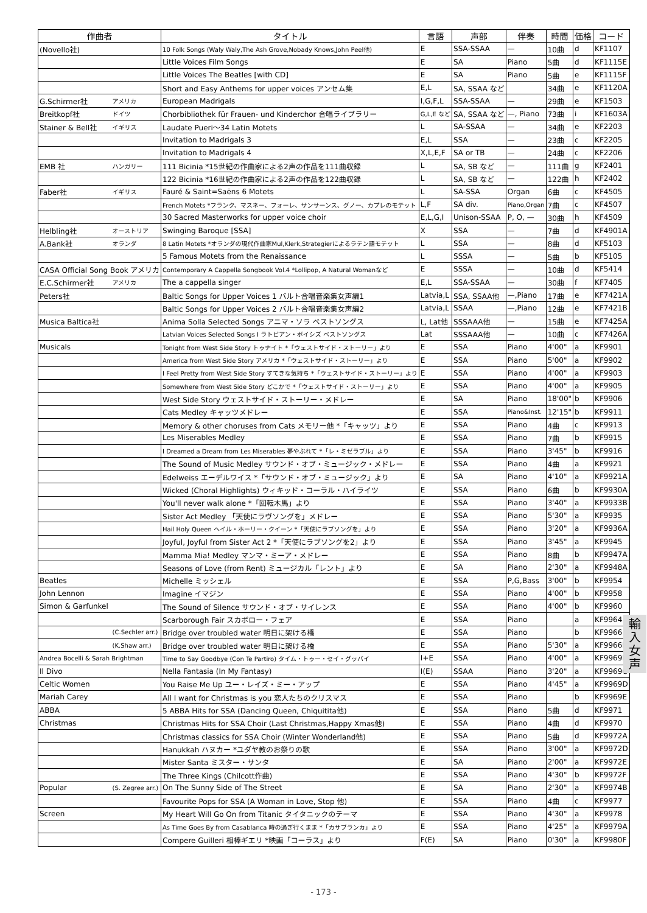| 作曲者 | | タイトル | 言語 | 声部 | 伴奏 | 時間 | 価格 | コード |
| --- | --- | --- | --- | --- | --- | --- | --- | --- |
| (Novello社) | | 10 Folk Songs (Waly Waly,The Ash Grove,Nobady Knows,John Peel他) | E | SSA-SSAA | — | 10曲 | d | KF1107 |
| | | Little Voices Film Songs | E | SA | Piano | 5曲 | d | KF1115E |
| | | Little Voices The Beatles [with CD] | E | SA | Piano | 5曲 | e | KF1115F |
| | | Short and Easy Anthems for upper voices アンセム集 | E,L | SA, SSAA など | | 34曲 | e | KF1120A |
| G.Schirmer社 | アメリカ | European Madrigals | I,G,F,L | SSA-SSAA | — | 29曲 | e | KF1503 |
| Breitkopf社 | ドイツ | Chorbibliothek für Frauen- und Kinderchor 合唱ライブラリー | G,L,E など | SA, SSAA など | —, Piano | 73曲 | i | KF1603A |
| Stainer & Bell社 | イギリス | Laudate Pueri〜34 Latin Motets | L | SA-SSAA | — | 34曲 | e | KF2203 |
| | | Invitation to Madrigals 3 | E,L | SSA | — | 23曲 | c | KF2205 |
| | | Invitation to Madrigals 4 | X,L,E,F | SA or TB | — | 24曲 | c | KF2206 |
| EMB 社 | ハンガリー | 111 Bicinia *15世紀の作曲家による2声の作品を111曲収録 | L | SA, SB など | — | 111曲 | g | KF2401 |
| | | 122 Bicinia *16世紀の作曲家による2声の作品を122曲収録 | L | SA, SB など | — | 122曲 | h | KF2402 |
| Faber社 | イギリス | Fauré & Saint=Saëns 6 Motets | L | SA-SSA | Organ | 6曲 | c | KF4505 |
| | | French Motets *フランク、マスネー、フォーレ、サンサーンス、グノー、カプレのモテット | L,F | SA div. | Piano,Organ | 7曲 | c | KF4507 |
| | | 30 Sacred Masterworks for upper voice choir | E,L,G,I | Unison-SSAA | P, O, — | 30曲 | h | KF4509 |
| Helbling社 | オーストリア | Swinging Baroque [SSA] | X | SSA | — | 7曲 | d | KF4901A |
| A.Bank社 | オランダ | 8 Latin Motets *オランダの現代作曲家Mul,Klerk,Strategierによるラテン語モテット | L | SSA | — | 8曲 | d | KF5103 |
| | | 5 Famous Motets from the Renaissance | L | SSSA | — | 5曲 | b | KF5105 |
| CASA Official Song Book アメリカ | | Contemporary A Cappella Songbook Vol.4 *Lollipop, A Natural Womanなど | E | SSSA | — | 10曲 | d | KF5414 |
| E.C.Schirmer社 | アメリカ | The a cappella singer | E,L | SSA-SSAA | — | 30曲 | f | KF7405 |
| Peters社 | | Baltic Songs for Upper Voices 1 バルト合唱音楽集女声編1 | Latvia,L | SSA, SSAA他 | —,Piano | 17曲 | e | KF7421A |
| | | Baltic Songs for Upper Voices 2 バルト合唱音楽集女声編2 | Latvia,L | SSAA | —,Piano | 12曲 | e | KF7421B |
| Musica Baltica社 | | Anima Solla Selected Songs アニマ・ソラ ベストソングス | L, Lat他 | SSSAAA他 | — | 15曲 | e | KF7425A |
| | | Latvian Voices Selected Songs I ラトビアン・ボイシズ ベストソングス | Lat | SSSAAA他 | — | 10曲 | c | KF7426A |
| Musicals | | Tonight from West Side Story トゥナイト *「ウェストサイド・ストーリー」より | E | SSA | Piano | 4'00" | a | KF9901 |
| | | America from West Side Story アメリカ *「ウェストサイド・ストーリー」より | E | SSA | Piano | 5'00" | a | KF9902 |
| | | I Feel Pretty from West Side Story すてきな気持ち *「ウェストサイド・ストーリー」より | E | SSA | Piano | 4'00" | a | KF9903 |
| | | Somewhere from West Side Story どこかで *「ウェストサイド・ストーリー」より | E | SSA | Piano | 4'00" | a | KF9905 |
| | | West Side Story ウェストサイド・ストーリー・メドレー | E | SA | Piano | 18'00" | b | KF9906 |
| | | Cats Medley キャッツメドレー | E | SSA | Piano&Inst. | 12'15" | b | KF9911 |
| | | Memory & other choruses from Cats メモリー他 *「キャッツ」より | E | SSA | Piano | 4曲 | c | KF9913 |
| | | Les Miserables Medley | E | SSA | Piano | 7曲 | b | KF9915 |
| | | I Dreamed a Dream from Les Miserables 夢やぶれて *「レ・ミゼラブル」より | E | SSA | Piano | 3'45" | b | KF9916 |
| | | The Sound of Music Medley サウンド・オブ・ミュージック・メドレー | E | SSA | Piano | 4曲 | a | KF9921 |
| | | Edelweiss エーデルワイス *「サウンド・オブ・ミュージック」より | E | SA | Piano | 4'10" | a | KF9921A |
| | | Wicked (Choral Highlights) ウィキッド・コーラル・ハイライツ | E | SSA | Piano | 6曲 | b | KF9930A |
| | | You'll never walk alone *「回転木馬」より | E | SSA | Piano | 3'40" | a | KF9933B |
| | | Sister Act Medley 「天使にラヴソングを」メドレー | E | SSA | Piano | 5'30" | a | KF9935 |
| | | Hail Holy Queen ヘイル・ホーリー・クイーン *「天使にラブソングを」より | E | SSA | Piano | 3'20" | a | KF9936A |
| | | Joyful, Joyful from Sister Act 2 *「天使にラブソングを2」より | E | SSA | Piano | 3'45" | a | KF9945 |
| | | Mamma Mia! Medley マンマ・ミーア・メドレー | E | SSA | Piano | 8曲 | b | KF9947A |
| | | Seasons of Love (from Rent) ミュージカル「レント」より | E | SA | Piano | 2'30" | a | KF9948A |
| Beatles | | Michelle ミッシェル | E | SSA | P,G,Bass | 3'00" | b | KF9954 |
| John Lennon | | Imagine イマジン | E | SSA | Piano | 4'00" | b | KF9958 |
| Simon & Garfunkel | | The Sound of Silence サウンド・オブ・サイレンス | E | SSA | Piano | 4'00" | b | KF9960 |
| | | Scarborough Fair スカボロー・フェア | E | SSA | Piano | | a | KF9964 |
| | (C.Sechler arr.) | Bridge over troubled water 明日に架ける橋 | E | SSA | Piano | | b | KF9966 |
| | (K.Shaw arr.) | Bridge over troubled water 明日に架ける橋 | E | SSA | Piano | 5'30" | a | KF9966B |
| Andrea Bocelli & Sarah Brightman | | Time to Say Goodbye (Con Te Partiro) タイム・トゥー・セイ・グッバイ | I+E | SSA | Piano | 4'00" | a | KF9969B |
| Il Divo | | Nella Fantasia (In My Fantasy) | I(E) | SSAA | Piano | 3'20" | a | KF9969C |
| Celtic Women | | You Raise Me Up ユー・レイズ・ミー・アップ | E | SSA | Piano | 4'45" | a | KF9969D |
| Mariah Carey | | All I want for Christmas is you 恋人たちのクリスマス | E | SSA | Piano | | b | KF9969E |
| ABBA | | 5 ABBA Hits for SSA (Dancing Queen, Chiquitita他) | E | SSA | Piano | 5曲 | d | KF9971 |
| Christmas | | Christmas Hits for SSA Choir (Last Christmas,Happy Xmas他) | E | SSA | Piano | 4曲 | d | KF9970 |
| | | Christmas classics for SSA Choir (Winter Wonderland他) | E | SSA | Piano | 5曲 | d | KF9972A |
| | | Hanukkah ハヌカー *ユダヤ教のお祭りの歌 | E | SSA | Piano | 3'00" | a | KF9972D |
| | | Mister Santa ミスター・サンタ | E | SA | Piano | 2'00" | a | KF9972E |
| | | The Three Kings (Chilcott作曲) | E | SSA | Piano | 4'30" | b | KF9972F |
| Popular | (S. Zegree arr.) | On The Sunny Side of The Street | E | SA | Piano | 2'30" | a | KF9974B |
| | | Favourite Pops for SSA (A Woman in Love, Stop 他) | E | SSA | Piano | 4曲 | c | KF9977 |
| Screen | | My Heart Will Go On from Titanic タイタニックのテーマ | E | SSA | Piano | 4'30" | a | KF9978 |
| | | As Time Goes By from Casablanca 時の過ぎ行くまま *「カサブランカ」より | E | SSA | Piano | 4'25" | a | KF9979A |
| | | Compere Guilleri 相棒ギエリ *映画「コーラス」より | F(E) | SA | Piano | 0'30" | a | KF9980F |
輸
入
女
声
- 173 -